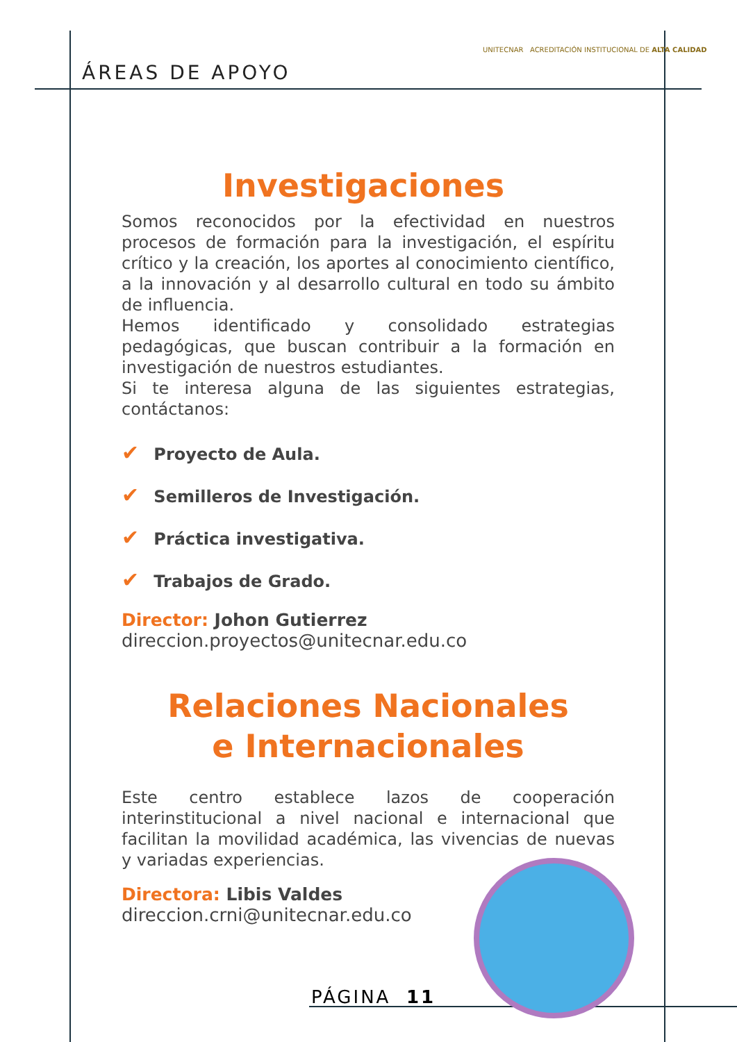ÁREAS DE APOYO
UNITECNAR ACREDITACIÓN INSTITUCIONAL DE ALTA CALIDAD
Investigaciones
Somos reconocidos por la efectividad en nuestros procesos de formación para la investigación, el espíritu crítico y la creación, los aportes al conocimiento científico, a la innovación y al desarrollo cultural en todo su ámbito de influencia.
Hemos identificado y consolidado estrategias pedagógicas, que buscan contribuir a la formación en investigación de nuestros estudiantes.
Si te interesa alguna de las siguientes estrategias, contáctanos:
✔ Proyecto de Aula.
✔ Semilleros de Investigación.
✔ Práctica investigativa.
✔ Trabajos de Grado.
Director: Johon Gutierrez
direccion.proyectos@unitecnar.edu.co
Relaciones Nacionales
e Internacionales
Este centro establece lazos de cooperación interinstitucional a nivel nacional e internacional que facilitan la movilidad académica, las vivencias de nuevas y variadas experiencias.
Directora: Libis Valdes
direccion.crni@unitecnar.edu.co
PÁGINA 11